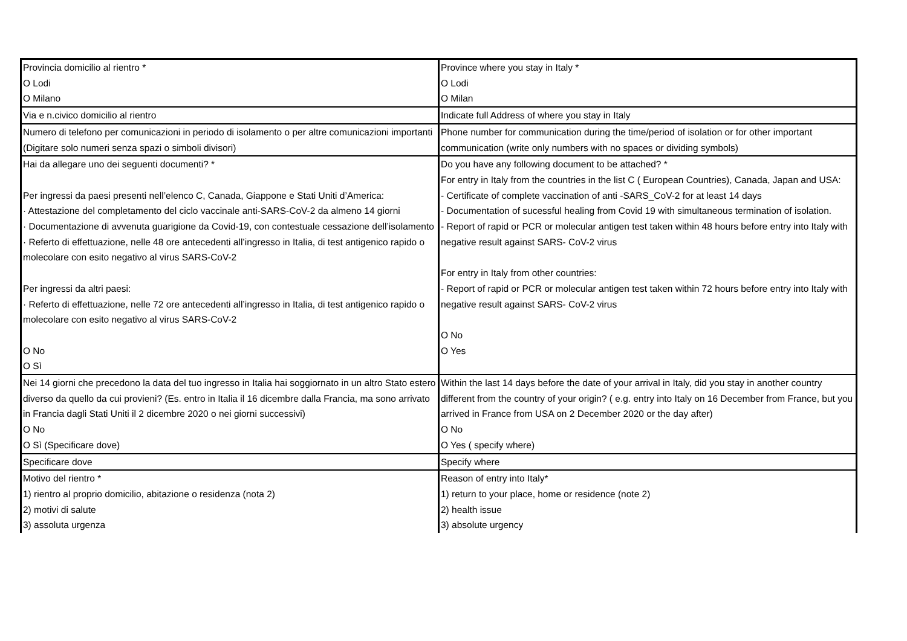| Provincia domicilio al rientro * O Lodi O Milano | Province where you stay in Italy * O Lodi O Milan |
| Via e n.civico domicilio al rientro | Indicate full Address of where you stay in Italy |
| Numero di telefono per comunicazioni in periodo di isolamento o per altre comunicazioni importanti (Digitare solo numeri senza spazi o simboli divisori) | Phone number for communication during the time/period of isolation or for other important communication (write only numbers with no spaces or dividing symbols) |
| Hai da allegare uno dei seguenti documenti? * Per ingressi da paesi presenti nell’elenco C, Canada, Giappone e Stati Uniti d’America: · Attestazione del completamento del ciclo vaccinale anti-SARS-CoV-2 da almeno 14 giorni · Documentazione di avvenuta guarigione da Covid-19, con contestuale cessazione dell’isolamento · Referto di effettuazione, nelle 48 ore antecedenti all’ingresso in Italia, di test antigenico rapido o molecolare con esito negativo al virus SARS-CoV-2 Per ingressi da altri paesi: · Referto di effettuazione, nelle 72 ore antecedenti all’ingresso in Italia, di test antigenico rapido o molecolare con esito negativo al virus SARS-CoV-2 O No O Sì | Do you have any following document to be attached? * For entry in Italy from the countries in the list C ( European Countries), Canada, Japan and USA: - Certificate of complete vaccination of anti -SARS_CoV-2 for at least 14 days - Documentation of sucessful healing from Covid 19 with simultaneous termination of isolation. - Report of rapid or PCR or molecular antigen test taken within 48 hours before entry into Italy with negative result against SARS- CoV-2 virus For entry in Italy from other countries: - Report of rapid or PCR or molecular antigen test taken within 72 hours before entry into Italy with negative result against SARS- CoV-2 virus O No O Yes |
| Nei 14 giorni che precedono la data del tuo ingresso in Italia hai soggiornato in un altro Stato estero diverso da quello da cui provieni? (Es. entro in Italia il 16 dicembre dalla Francia, ma sono arrivato in Francia dagli Stati Uniti il 2 dicembre 2020 o nei giorni successivi) O No O Sì (Specificare dove) | Within the last 14 days before the date of your arrival in Italy, did you stay in another country different from the country of your origin? ( e.g. entry into Italy on 16 December from France, but you arrived in France from USA on 2 December 2020 or the day after) O No O Yes ( specify where) |
| Specificare dove | Specify where |
| Motivo del rientro * 1) rientro al proprio domicilio, abitazione o residenza (nota 2) 2) motivi di salute 3) assoluta urgenza | Reason of entry into Italy* 1) return to your place, home or residence (note 2) 2) health issue 3) absolute urgency |